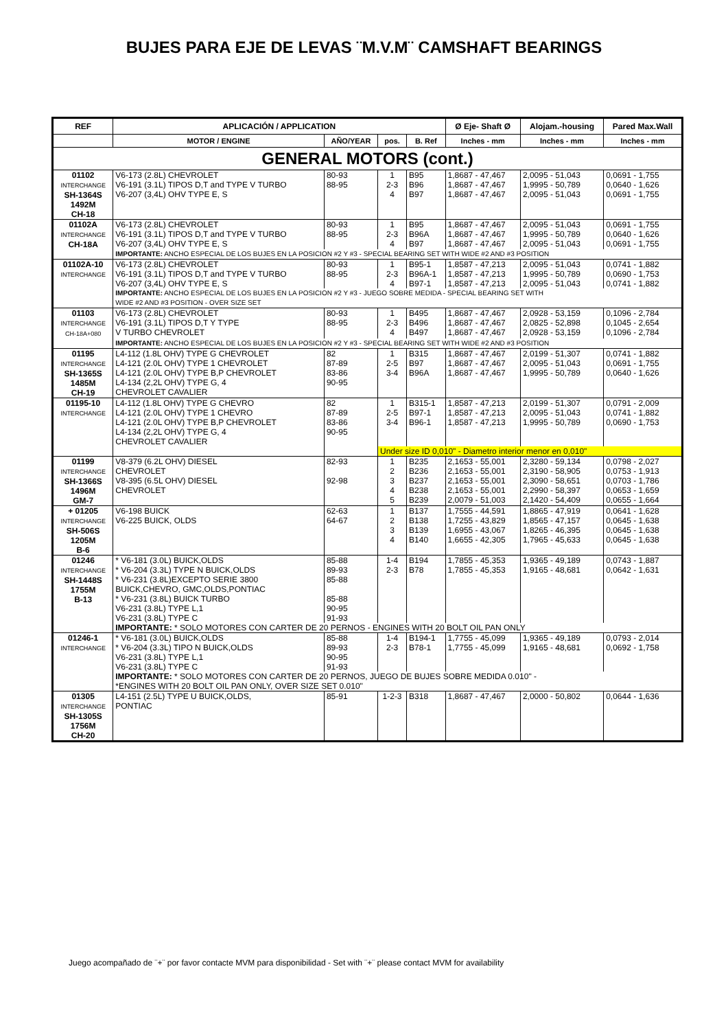BUJES PARA EJE DE LEVAS ¨M.V.M¨ CAMSHAFT BEARINGS
| REF | APLICACIÓN / APPLICATION | | | | Ø Eje- Shaft Ø | Alojam.-housing | Pared Max.Wall |
| --- | --- | --- | --- | --- | --- | --- | --- |
| | MOTOR / ENGINE | AÑO/YEAR | pos. | B. Ref | Inches - mm | Inches - mm | Inches - mm |
| GENERAL MOTORS (cont.) | | | | | | | |
| 01102 INTERCHANGE SH-1364S 1492M CH-18 | V6-173 (2.8L) CHEVROLET V6-191 (3.1L) TIPOS D,T and TYPE V TURBO V6-207 (3,4L) OHV TYPE E, S | 80-93 88-95 | 1 2-3 4 | B95 B96 B97 | 1,8687 - 47,467 1,8687 - 47,467 1,8687 - 47,467 | 2,0095 - 51,043 1,9995 - 50,789 2,0095 - 51,043 | 0,0691 - 1,755 0,0640 - 1,626 0,0691 - 1,755 |
| 01102A INTERCHANGE CH-18A | V6-173 (2.8L) CHEVROLET V6-191 (3.1L) TIPOS D,T and TYPE V TURBO V6-207 (3,4L) OHV TYPE E, S | 80-93 88-95 | 1 2-3 4 | B95 B96A B97 | 1,8687 - 47,467 1,8687 - 47,467 1,8687 - 47,467 | 2,0095 - 51,043 1,9995 - 50,789 2,0095 - 51,043 | 0,0691 - 1,755 0,0640 - 1,626 0,0691 - 1,755 |
| | IMPORTANTE: ANCHO ESPECIAL DE LOS BUJES EN LA POSICION #2 Y #3 - SPECIAL BEARING SET WITH WIDE #2 AND #3 POSITION | | | | | | |
| 01102A-10 INTERCHANGE | V6-173 (2.8L) CHEVROLET V6-191 (3.1L) TIPOS D,T and TYPE V TURBO V6-207 (3,4L) OHV TYPE E, S | 80-93 88-95 | 1 2-3 4 | B95-1 B96A-1 B97-1 | 1,8587 - 47,213 1,8587 - 47,213 1,8587 - 47,213 | 2,0095 - 51,043 1,9995 - 50,789 2,0095 - 51,043 | 0,0741 - 1,882 0,0690 - 1,753 0,0741 - 1,882 |
| | IMPORTANTE: ANCHO ESPECIAL DE LOS BUJES EN LA POSICION #2 Y #3 - JUEGO SOBRE MEDIDA - SPECIAL BEARING SET WITH WIDE #2 AND #3 POSITION - OVER SIZE SET | | | | | | |
| 01103 INTERCHANGE CH-18A+080 | V6-173 (2.8L) CHEVROLET V6-191 (3.1L) TIPOS D,T Y TYPE V TURBO CHEVROLET | 80-93 88-95 | 1 2-3 4 | B495 B496 B497 | 1,8687 - 47,467 1,8687 - 47,467 1,8687 - 47,467 | 2,0928 - 53,159 2,0825 - 52,898 2,0928 - 53,159 | 0,1096 - 2,784 0,1045 - 2,654 0,1096 - 2,784 |
| | IMPORTANTE: ANCHO ESPECIAL DE LOS BUJES EN LA POSICION #2 Y #3 - SPECIAL BEARING SET WITH WIDE #2 AND #3 POSITION | | | | | | |
| 01195 INTERCHANGE SH-1365S 1485M CH-19 | L4-112 (1.8L OHV) TYPE G CHEVROLET L4-121 (2.0L OHV) TYPE 1 CHEVROLET L4-121 (2.0L OHV) TYPE B,P CHEVROLET L4-134 (2,2L OHV) TYPE G, 4 CHEVROLET CAVALIER | 82 87-89 83-86 90-95 | 1 2-5 3-4 | B315 B97 B96A | 1,8687 - 47,467 1,8687 - 47,467 1,8687 - 47,467 | 2,0199 - 51,307 2,0095 - 51,043 1,9995 - 50,789 | 0,0741 - 1,882 0,0691 - 1,755 0,0640 - 1,626 |
| 01195-10 INTERCHANGE | L4-112 (1.8L OHV) TYPE G CHEVRO L4-121 (2.0L OHV) TYPE 1 CHEVRO L4-121 (2.0L OHV) TYPE B,P CHEVROLET L4-134 (2,2L OHV) TYPE G, 4 CHEVROLET CAVALIER | 82 87-89 83-86 90-95 | 1 2-5 3-4 | B315-1 B97-1 B96-1 | 1,8587 - 47,213 1,8587 - 47,213 1,8587 - 47,213 | 2,0199 - 51,307 2,0095 - 51,043 1,9995 - 50,789 | 0,0791 - 2,009 0,0741 - 1,882 0,0690 - 1,753 |
| | | | Under size ID 0,010" - Diametro interior menor en 0,010" | | | | |
| 01199 INTERCHANGE SH-1366S 1496M GM-7 | V8-379 (6.2L OHV) DIESEL CHEVROLET V8-395 (6.5L OHV) DIESEL CHEVROLET | 82-93 92-98 | 1 2 3 4 5 | B235 B236 B237 B238 B239 | 2,1653 - 55,001 2,1653 - 55,001 2,1653 - 55,001 2,1653 - 55,001 2,0079 - 51,003 | 2,3280 - 59,134 2,3190 - 58,905 2,3090 - 58,651 2,2990 - 58,397 2,1420 - 54,409 | 0,0798 - 2,027 0,0753 - 1,913 0,0703 - 1,786 0,0653 - 1,659 0,0655 - 1,664 |
| + 01205 INTERCHANGE SH-506S 1205M B-6 | V6-198 BUICK V6-225 BUICK, OLDS | 62-63 64-67 | 1 2 3 4 | B137 B138 B139 B140 | 1,7555 - 44,591 1,7255 - 43,829 1,6955 - 43,067 1,6655 - 42,305 | 1,8865 - 47,919 1,8565 - 47,157 1,8265 - 46,395 1,7965 - 45,633 | 0,0641 - 1,628 0,0645 - 1,638 0,0645 - 1,638 0,0645 - 1,638 |
| 01246 INTERCHANGE SH-1448S 1755M B-13 | * V6-181 (3.0L) BUICK,OLDS * V6-204 (3.3L) TYPE N BUICK,OLDS * V6-231 (3.8L)EXCEPTO SERIE 3800 BUICK,CHEVRO, GMC,OLDS,PONTIAC * V6-231 (3.8L) BUICK TURBO V6-231 (3.8L) TYPE L,1 V6-231 (3.8L) TYPE C | 85-88 89-93 85-88 85-88 90-95 91-93 | 1-4 2-3 | B194 B78 | 1,7855 - 45,353 1,7855 - 45,353 | 1,9365 - 49,189 1,9165 - 48,681 | 0,0743 - 1,887 0,0642 - 1,631 |
| | IMPORTANTE: * SOLO MOTORES CON CARTER DE 20 PERNOS - ENGINES WITH 20 BOLT OIL PAN ONLY | | | | | | |
| 01246-1 INTERCHANGE | * V6-181 (3.0L) BUICK,OLDS * V6-204 (3.3L) TIPO N BUICK,OLDS V6-231 (3.8L) TYPE L,1 V6-231 (3.8L) TYPE C | 85-88 89-93 90-95 91-93 | 1-4 2-3 | B194-1 B78-1 | 1,7755 - 45,099 1,7755 - 45,099 | 1,9365 - 49,189 1,9165 - 48,681 | 0,0793 - 2,014 0,0692 - 1,758 |
| | IMPORTANTE: * SOLO MOTORES CON CARTER DE 20 PERNOS, JUEGO DE BUJES SOBRE MEDIDA 0.010" - *ENGINES WITH 20 BOLT OIL PAN ONLY, OVER SIZE SET 0.010" | | | | | | |
| 01305 INTERCHANGE SH-1305S 1756M CH-20 | L4-151 (2.5L) TYPE U BUICK,OLDS, PONTIAC | 85-91 | 1-2-3 | B318 | 1,8687 - 47,467 | 2,0000 - 50,802 | 0,0644 - 1,636 |
Juego acompañado de ¨+¨ por favor contacte MVM para disponibilidad - Set with ¨+¨ please contact MVM for availability